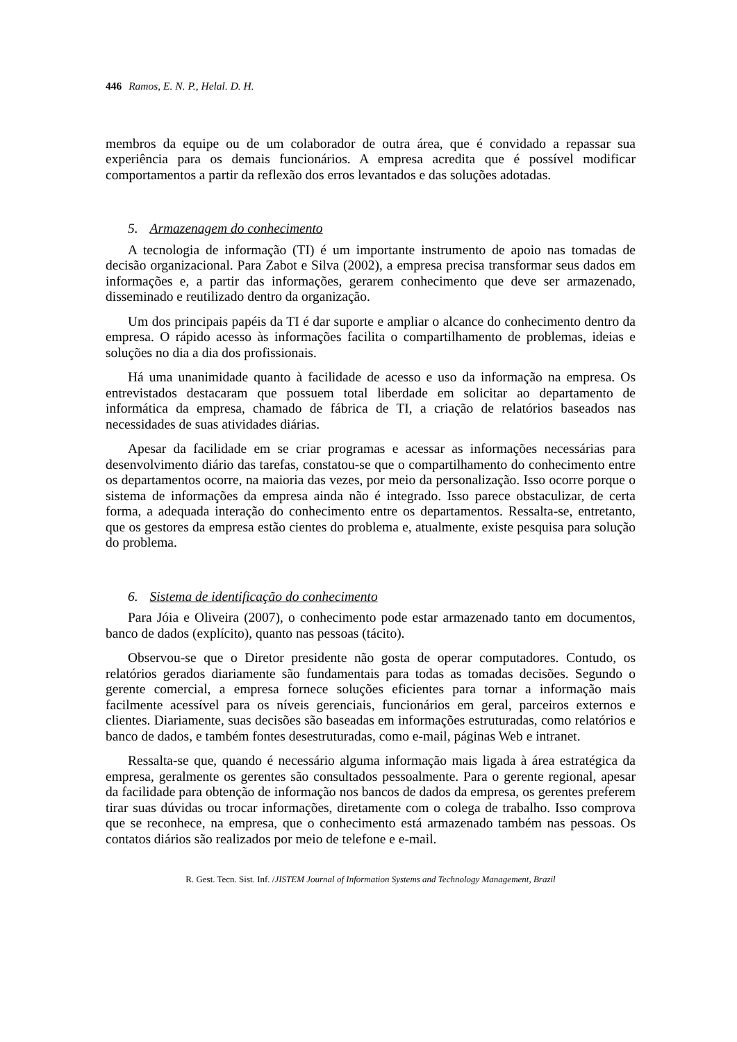446 Ramos, E. N. P., Helal. D. H.
membros da equipe ou de um colaborador de outra área, que é convidado a repassar sua experiência para os demais funcionários. A empresa acredita que é possível modificar comportamentos a partir da reflexão dos erros levantados e das soluções adotadas.
5. Armazenagem do conhecimento
A tecnologia de informação (TI) é um importante instrumento de apoio nas tomadas de decisão organizacional. Para Zabot e Silva (2002), a empresa precisa transformar seus dados em informações e, a partir das informações, gerarem conhecimento que deve ser armazenado, disseminado e reutilizado dentro da organização.
Um dos principais papéis da TI é dar suporte e ampliar o alcance do conhecimento dentro da empresa. O rápido acesso às informações facilita o compartilhamento de problemas, ideias e soluções no dia a dia dos profissionais.
Há uma unanimidade quanto à facilidade de acesso e uso da informação na empresa. Os entrevistados destacaram que possuem total liberdade em solicitar ao departamento de informática da empresa, chamado de fábrica de TI, a criação de relatórios baseados nas necessidades de suas atividades diárias.
Apesar da facilidade em se criar programas e acessar as informações necessárias para desenvolvimento diário das tarefas, constatou-se que o compartilhamento do conhecimento entre os departamentos ocorre, na maioria das vezes, por meio da personalização. Isso ocorre porque o sistema de informações da empresa ainda não é integrado. Isso parece obstaculizar, de certa forma, a adequada interação do conhecimento entre os departamentos. Ressalta-se, entretanto, que os gestores da empresa estão cientes do problema e, atualmente, existe pesquisa para solução do problema.
6. Sistema de identificação do conhecimento
Para Jóia e Oliveira (2007), o conhecimento pode estar armazenado tanto em documentos, banco de dados (explícito), quanto nas pessoas (tácito).
Observou-se que o Diretor presidente não gosta de operar computadores. Contudo, os relatórios gerados diariamente são fundamentais para todas as tomadas decisões. Segundo o gerente comercial, a empresa fornece soluções eficientes para tornar a informação mais facilmente acessível para os níveis gerenciais, funcionários em geral, parceiros externos e clientes. Diariamente, suas decisões são baseadas em informações estruturadas, como relatórios e banco de dados, e também fontes desestruturadas, como e-mail, páginas Web e intranet.
Ressalta-se que, quando é necessário alguma informação mais ligada à área estratégica da empresa, geralmente os gerentes são consultados pessoalmente. Para o gerente regional, apesar da facilidade para obtenção de informação nos bancos de dados da empresa, os gerentes preferem tirar suas dúvidas ou trocar informações, diretamente com o colega de trabalho. Isso comprova que se reconhece, na empresa, que o conhecimento está armazenado também nas pessoas. Os contatos diários são realizados por meio de telefone e e-mail.
R. Gest. Tecn. Sist. Inf. /JISTEM Journal of Information Systems and Technology Management, Brazil